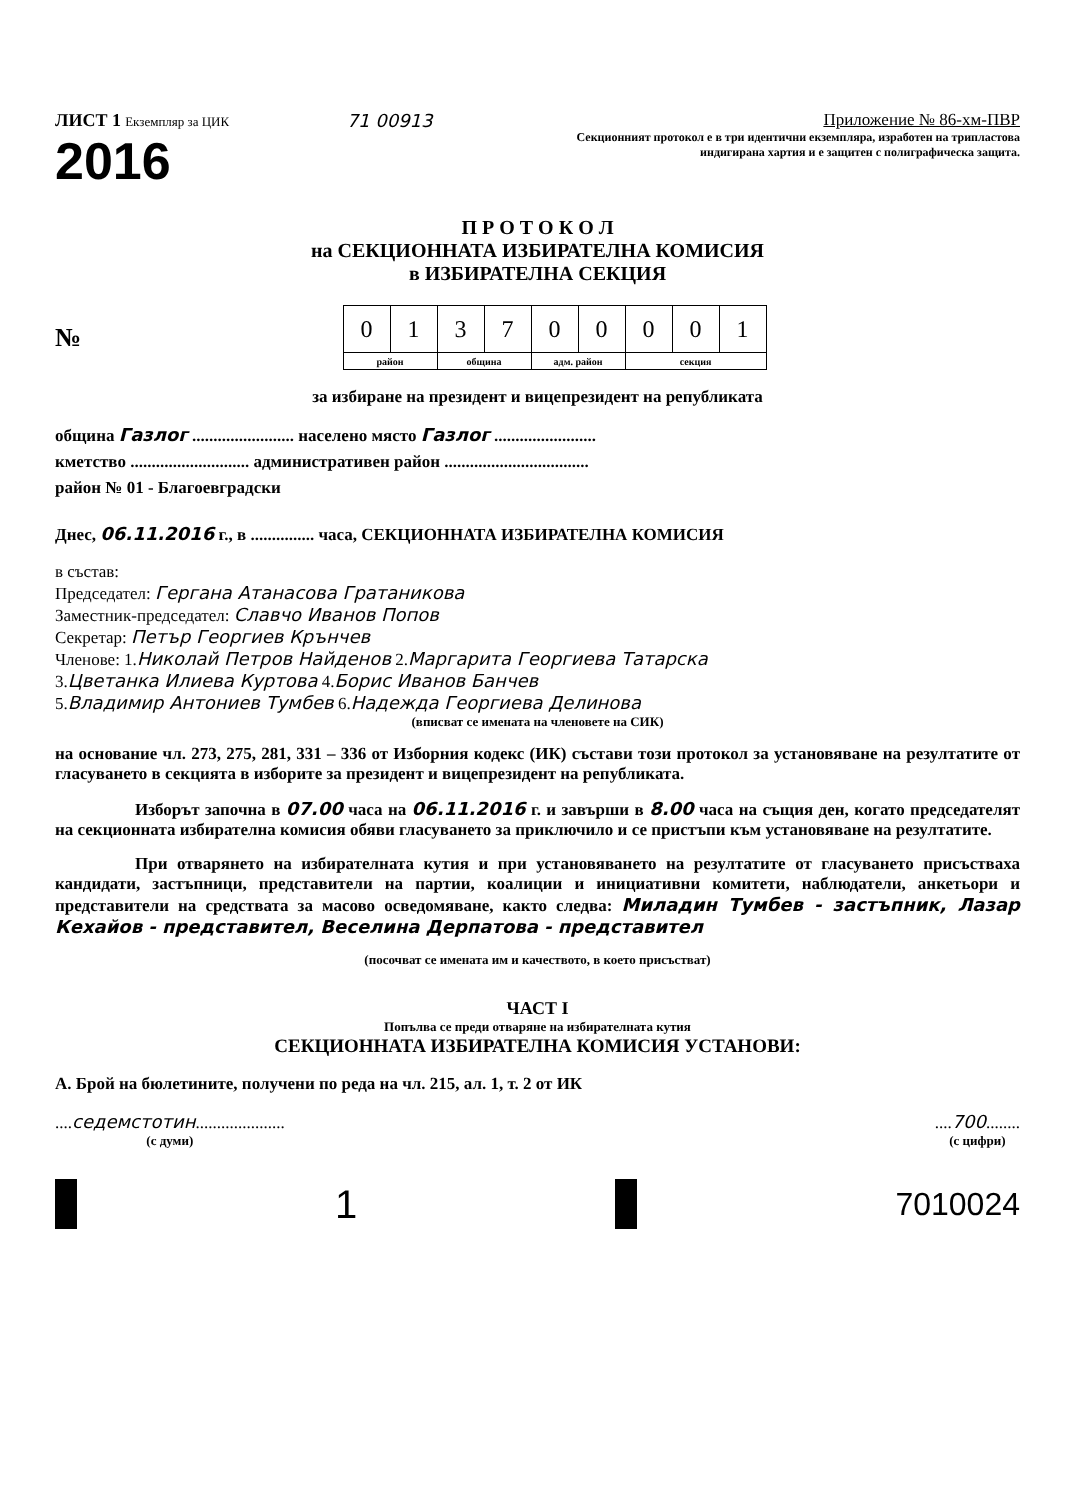ЛИСТ 1 Екземпляр за ЦИК
2016
71 00913 Приложение № 86-хм-ПВР
Секционният протокол е в три идентични екземпляра, изработен на трипластова индигирана хартия и е защитен с полиграфическа защита.
П Р О Т О К О Л
на СЕКЦИОННАТА ИЗБИРАТЕЛНА КОМИСИЯ
в ИЗБИРАТЕЛНА СЕКЦИЯ
№
| 0 | 1 | 3 | 7 | 0 | 0 | 0 | 0 | 1 |
| район | | община | | адм. район | | секция | | |
за избиране на президент и вицепрезидент на републиката
община Газлог ........................ населено място Газлог ........................
кметство ............................ административен район ..................................
район № 01 - Благоевградски
Днес, 06.11.2016 г., в ............... часа, СЕКЦИОННАТА ИЗБИРАТЕЛНА КОМИСИЯ
в състав:
Председател: Гергана Атанасова Гратаникова
Заместник-председател: Славчо Иванов Попов
Секретар: Петър Георгиев Крънчев
Членове: 1.Николай Петров Найденов 2.Маргарита Георгиева Татарска
3.Цветанка Илиева Куртова 4.Борис Иванов Банчев
5.Владимир Антониев Тумбев 6.Надежда Георгиева Делинова
(вписват се имената на членовете на СИК)
на основание чл. 273, 275, 281, 331 – 336 от Изборния кодекс (ИК) състави този протокол за установяване на резултатите от гласуването в секцията в изборите за президент и вицепрезидент на републиката.
Изборът започна в 07.00 часа на 06.11.2016 г. и завърши в 8.00 часа на същия ден, когато председателят на секционната избирателна комисия обяви гласуването за приключило и се пристъпи към установяване на резултатите.
При отварянето на избирателната кутия и при установяването на резултатите от гласуването присъстваха кандидати, застъпници, представители на партии, коалиции и инициативни комитети, наблюдатели, анкетьори и представители на средствата за масово осведомяване, както следва: Миладин Тумбев - застъпник, Лазар Кехайов - представител, Веселина Дерпатова - представител
(посочват се имената им и качеството, в което присъстват)
ЧАСТ І
Попълва се преди отваряне на избирателната кутия
СЕКЦИОННАТА ИЗБИРАТЕЛНА КОМИСИЯ УСТАНОВИ:
А. Брой на бюлетините, получени по реда на чл. 215, ал. 1, т. 2 от ИК
....седемстотин.....................
(с думи)
....700........
(с цифри)
1
7010024